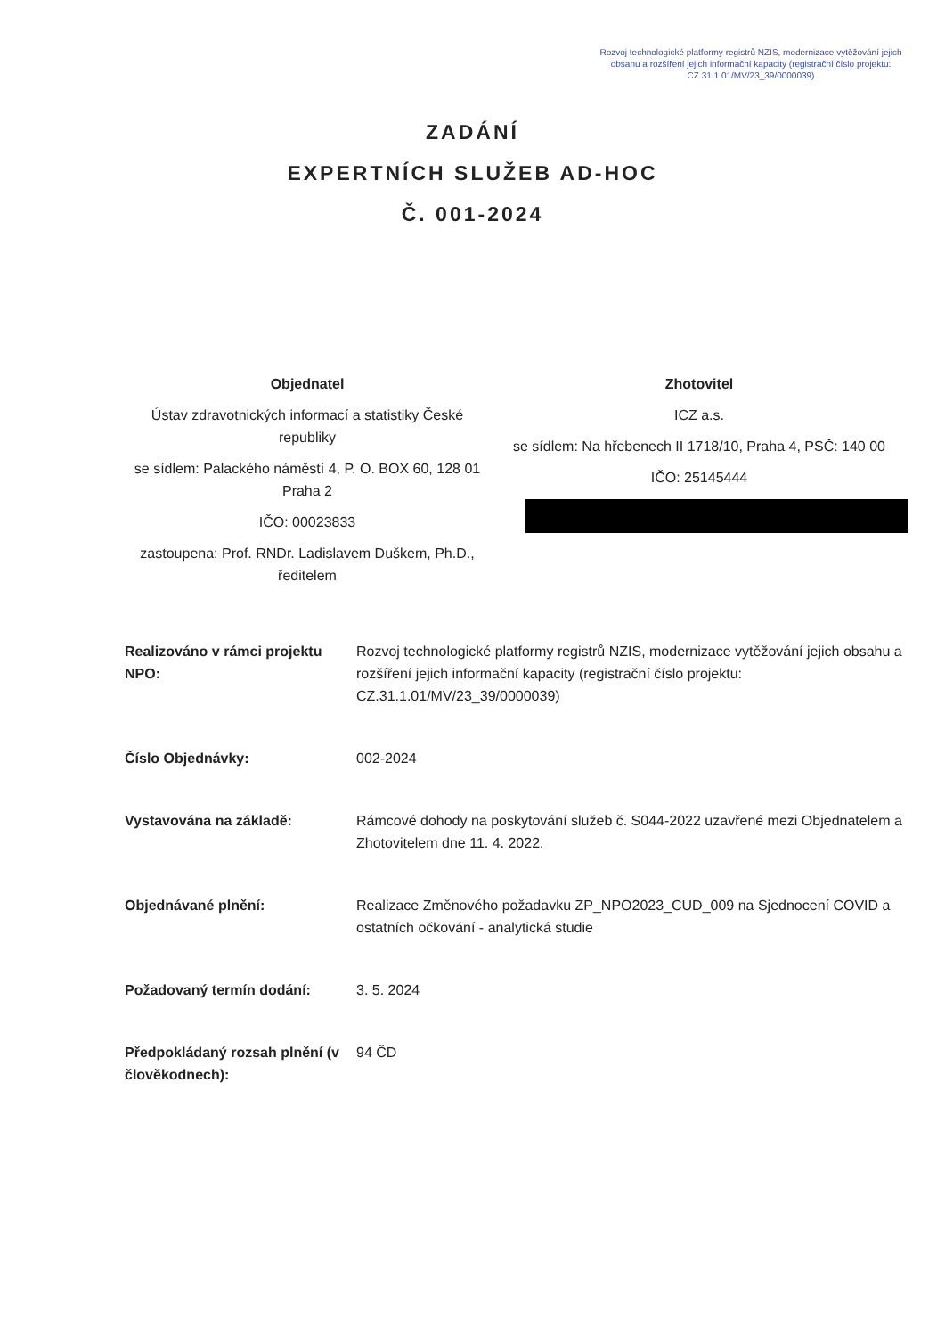Rozvoj technologické platformy registrů NZIS, modernizace vytěžování jejich obsahu a rozšíření jejich informační kapacity (registrační číslo projektu: CZ.31.1.01/MV/23_39/0000039)
ZADÁNÍ
EXPERTNÍCH SLUŽEB AD-HOC
Č. 001-2024
Objednatel
Ústav zdravotnických informací a statistiky České republiky
se sídlem: Palackého náměstí 4, P. O. BOX 60, 128 01 Praha 2
IČO: 00023833
zastoupena: Prof. RNDr. Ladislavem Duškem, Ph.D., ředitelem
Zhotovitel
ICZ a.s.
se sídlem: Na hřebenech II 1718/10, Praha 4, PSČ: 140 00
IČO: 25145444
| Realizováno v rámci projektu NPO: | Rozvoj technologické platformy registrů NZIS, modernizace vytěžování jejich obsahu a rozšíření jejich informační kapacity (registrační číslo projektu: CZ.31.1.01/MV/23_39/0000039) |
| Číslo Objednávky: | 002-2024 |
| Vystavována na základě: | Rámcové dohody na poskytování služeb č. S044-2022 uzavřené mezi Objednatelem a Zhotovitelem dne 11. 4. 2022. |
| Objednávané plnění: | Realizace Změnového požadavku ZP_NPO2023_CUD_009 na Sjednocení COVID a ostatních očkování - analytická studie |
| Požadovaný termín dodání: | 3. 5. 2024 |
| Předpokládaný rozsah plnění (v člověkodnech): | 94 ČD |